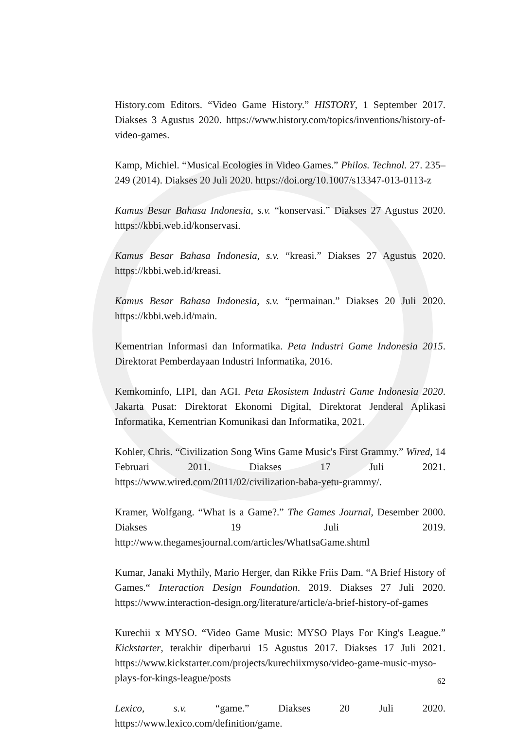History.com Editors. “Video Game History.” HISTORY, 1 September 2017. Diakses 3 Agustus 2020. https://www.history.com/topics/inventions/history-of-video-games.
Kamp, Michiel. “Musical Ecologies in Video Games.” Philos. Technol. 27. 235–249 (2014). Diakses 20 Juli 2020. https://doi.org/10.1007/s13347-013-0113-z
Kamus Besar Bahasa Indonesia, s.v. “konservasi.” Diakses 27 Agustus 2020. https://kbbi.web.id/konservasi.
Kamus Besar Bahasa Indonesia, s.v. “kreasi.” Diakses 27 Agustus 2020. https://kbbi.web.id/kreasi.
Kamus Besar Bahasa Indonesia, s.v. “permainan.” Diakses 20 Juli 2020. https://kbbi.web.id/main.
Kementrian Informasi dan Informatika. Peta Industri Game Indonesia 2015. Direktorat Pemberdayaan Industri Informatika, 2016.
Kemkominfo, LIPI, dan AGI. Peta Ekosistem Industri Game Indonesia 2020. Jakarta Pusat: Direktorat Ekonomi Digital, Direktorat Jenderal Aplikasi Informatika, Kementrian Komunikasi dan Informatika, 2021.
Kohler, Chris. “Civilization Song Wins Game Music's First Grammy.” Wired, 14 Februari 2011. Diakses 17 Juli 2021. https://www.wired.com/2011/02/civilization-baba-yetu-grammy/.
Kramer, Wolfgang. “What is a Game?.” The Games Journal, Desember 2000. Diakses 19 Juli 2019. http://www.thegamesjournal.com/articles/WhatIsaGame.shtml
Kumar, Janaki Mythily, Mario Herger, dan Rikke Friis Dam. “A Brief History of Games.“ Interaction Design Foundation. 2019. Diakses 27 Juli 2020. https://www.interaction-design.org/literature/article/a-brief-history-of-games
Kurechii x MYSO. “Video Game Music: MYSO Plays For King's League.” Kickstarter, terakhir diperbarui 15 Agustus 2017. Diakses 17 Juli 2021. https://www.kickstarter.com/projects/kurechiixmyso/video-game-music-myso-plays-for-kings-league/posts
Lexico, s.v. “game.” Diakses 20 Juli 2020. https://www.lexico.com/definition/game.
62